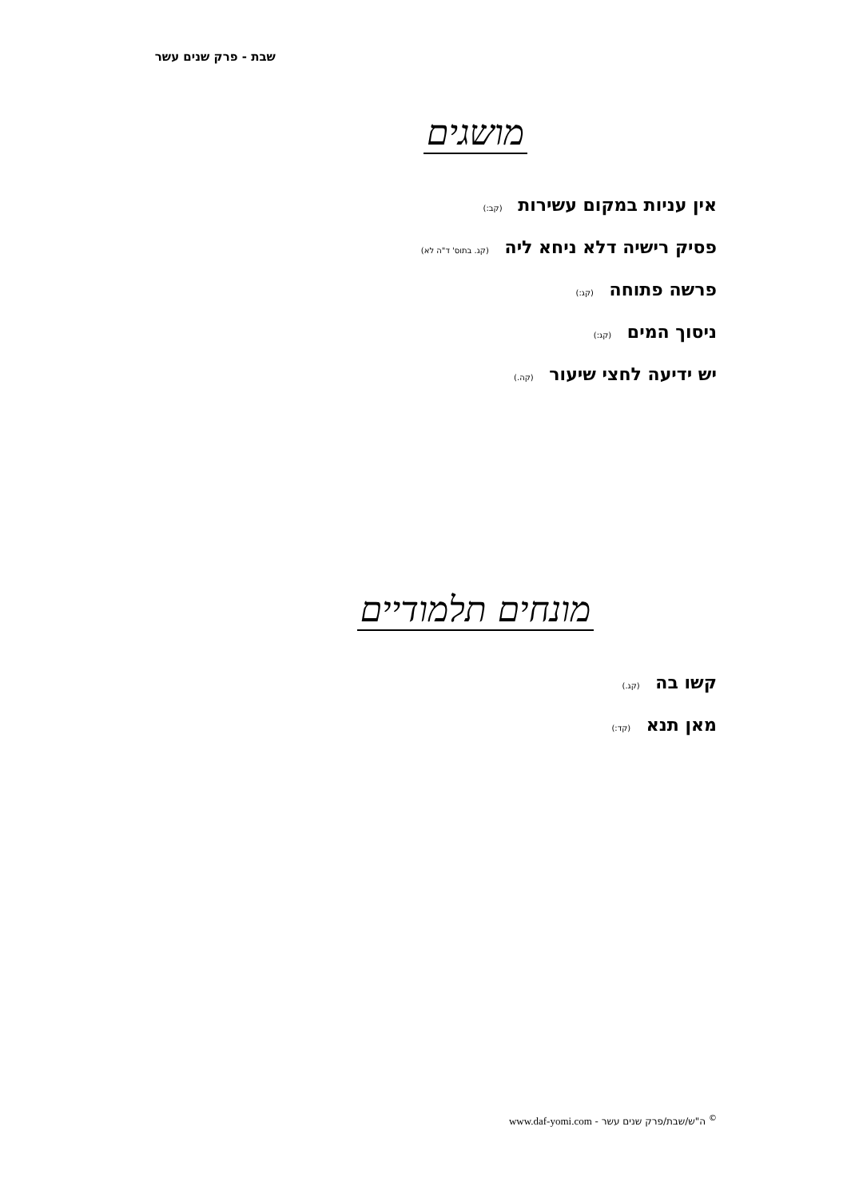שבת - פרק שנים עשר
מושגים
אין עניות במקום עשירות (קב:)
פסיק רישיה דלא ניחא ליה (קג. בתוס' ד"ה לא)
פרשה פתוחה (קג:)
ניסוך המים (קג:)
יש ידיעה לחצי שיעור (קה.)
מונחים תלמודיים
קשו בה (קג.)
מאן תנא (קד:)
<sup>©</sup> ה"ש/שבת/פרק שנים עשר - www.daf-yomi.com